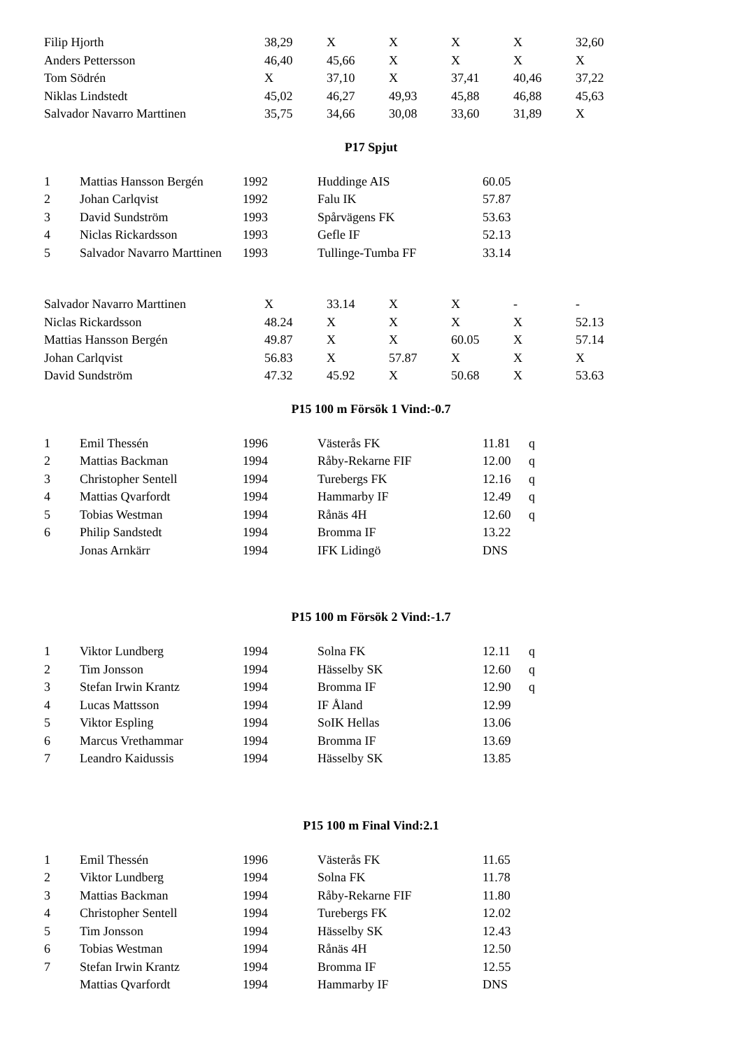| Filip Hjorth | 38,29 | X | X | X | X | 32,60 |
| Anders Pettersson | 46,40 | 45,66 | X | X | X | X |
| Tom Södrén | X | 37,10 | X | 37,41 | 40,46 | 37,22 |
| Niklas Lindstedt | 45,02 | 46,27 | 49,93 | 45,88 | 46,88 | 45,63 |
| Salvador Navarro Marttinen | 35,75 | 34,66 | 30,08 | 33,60 | 31,89 | X |
P17 Spjut
| 1 | Mattias Hansson Bergén | 1992 | Huddinge AIS | 60.05 |
| 2 | Johan Carlqvist | 1992 | Falu IK | 57.87 |
| 3 | David Sundström | 1993 | Spårvägens FK | 53.63 |
| 4 | Niclas Rickardsson | 1993 | Gefle IF | 52.13 |
| 5 | Salvador Navarro Marttinen | 1993 | Tullinge-Tumba FF | 33.14 |
| Salvador Navarro Marttinen | X | 33.14 | X | X | - | - |
| Niclas Rickardsson | 48.24 | X | X | X | X | 52.13 |
| Mattias Hansson Bergén | 49.87 | X | X | 60.05 | X | 57.14 |
| Johan Carlqvist | 56.83 | X | 57.87 | X | X | X |
| David Sundström | 47.32 | 45.92 | X | 50.68 | X | 53.63 |
P15 100 m Försök 1 Vind:-0.7
| 1 | Emil Thessén | 1996 | Västerås FK | 11.81 | q |
| 2 | Mattias Backman | 1994 | Råby-Rekarne FIF | 12.00 | q |
| 3 | Christopher Sentell | 1994 | Turebergs FK | 12.16 | q |
| 4 | Mattias Qvarfordt | 1994 | Hammarby IF | 12.49 | q |
| 5 | Tobias Westman | 1994 | Rånäs 4H | 12.60 | q |
| 6 | Philip Sandstedt | 1994 | Bromma IF | 13.22 | |
| | Jonas Arnkärr | 1994 | IFK Lidingö | DNS | |
P15 100 m Försök 2 Vind:-1.7
| 1 | Viktor Lundberg | 1994 | Solna FK | 12.11 | q |
| 2 | Tim Jonsson | 1994 | Hässelby SK | 12.60 | q |
| 3 | Stefan Irwin Krantz | 1994 | Bromma IF | 12.90 | q |
| 4 | Lucas Mattsson | 1994 | IF Åland | 12.99 | |
| 5 | Viktor Espling | 1994 | SoIK Hellas | 13.06 | |
| 6 | Marcus Vrethammar | 1994 | Bromma IF | 13.69 | |
| 7 | Leandro Kaidussis | 1994 | Hässelby SK | 13.85 | |
P15 100 m Final Vind:2.1
| 1 | Emil Thessén | 1996 | Västerås FK | 11.65 |
| 2 | Viktor Lundberg | 1994 | Solna FK | 11.78 |
| 3 | Mattias Backman | 1994 | Råby-Rekarne FIF | 11.80 |
| 4 | Christopher Sentell | 1994 | Turebergs FK | 12.02 |
| 5 | Tim Jonsson | 1994 | Hässelby SK | 12.43 |
| 6 | Tobias Westman | 1994 | Rånäs 4H | 12.50 |
| 7 | Stefan Irwin Krantz | 1994 | Bromma IF | 12.55 |
| | Mattias Qvarfordt | 1994 | Hammarby IF | DNS |